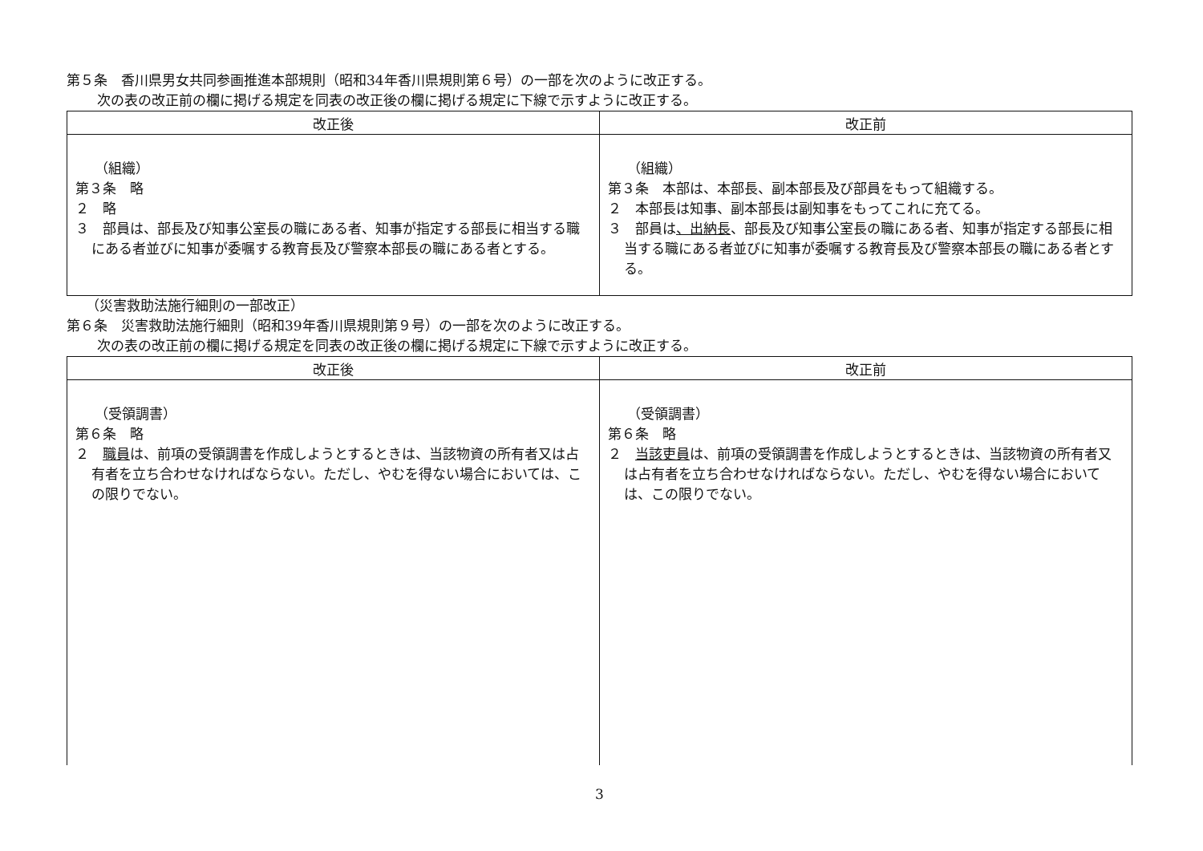第５条　香川県男女共同参画推進本部規則（昭和34年香川県規則第６号）の一部を次のように改正する。
次の表の改正前の欄に掲げる規定を同表の改正後の欄に掲げる規定に下線で示すように改正する。
| 改正後 | 改正前 |
| --- | --- |
| （組織） 第３条 略 ２ 略 ３ 部員は、部長及び知事公室長の職にある者、知事が指定する部長に相当する職にある者並びに知事が委嘱する教育長及び警察本部長の職にある者とする。 | （組織） 第３条 本部は、本部長、副本部長及び部員をもって組織する。 ２ 本部長は知事、副本部長は副知事をもってこれに充てる。 ３ 部員は 、出納長 、部長及び知事公室長の職にある者、知事が指定する部長に相当する職にある者並びに知事が委嘱する教育長及び警察本部長の職にある者とする。 |
（災害救助法施行細則の一部改正）
第６条　災害救助法施行細則（昭和39年香川県規則第９号）の一部を次のように改正する。
次の表の改正前の欄に掲げる規定を同表の改正後の欄に掲げる規定に下線で示すように改正する。
| 改正後 | 改正前 |
| --- | --- |
| （受領調書） 第６条 略 ２ 職員 は、前項の受領調書を作成しようとするときは、当該物資の所有者又は占有者を立ち合わせなければならない。ただし、やむを得ない場合においては、この限りでない。 | （受領調書） 第６条 略 ２ 当該吏員 は、前項の受領調書を作成しようとするときは、当該物資の所有者又は占有者を立ち合わせなければならない。ただし、やむを得ない場合においては、この限りでない。 |
3